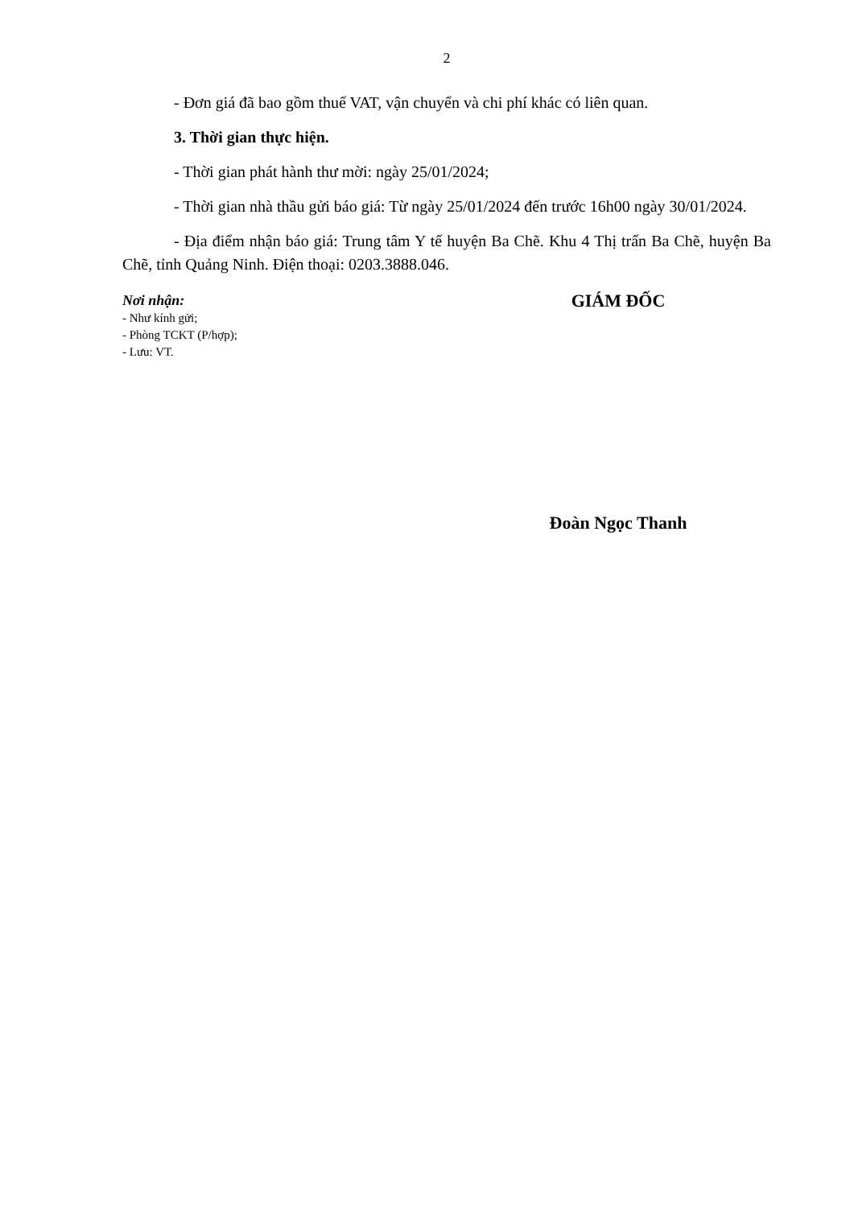2
- Đơn giá đã bao gồm thuế VAT, vận chuyển và chi phí khác có liên quan.
3. Thời gian thực hiện.
- Thời gian phát hành thư mời: ngày 25/01/2024;
- Thời gian nhà thầu gửi báo giá: Từ ngày 25/01/2024 đến trước 16h00 ngày 30/01/2024.
- Địa điểm nhận báo giá: Trung tâm Y tế huyện Ba Chẽ. Khu 4 Thị trấn Ba Chẽ, huyện Ba Chẽ, tỉnh Quảng Ninh. Điện thoại: 0203.3888.046.
Nơi nhận:
- Như kính gửi;
- Phòng TCKT (P/hợp);
- Lưu: VT.
GIÁM ĐỐC
Đoàn Ngọc Thanh